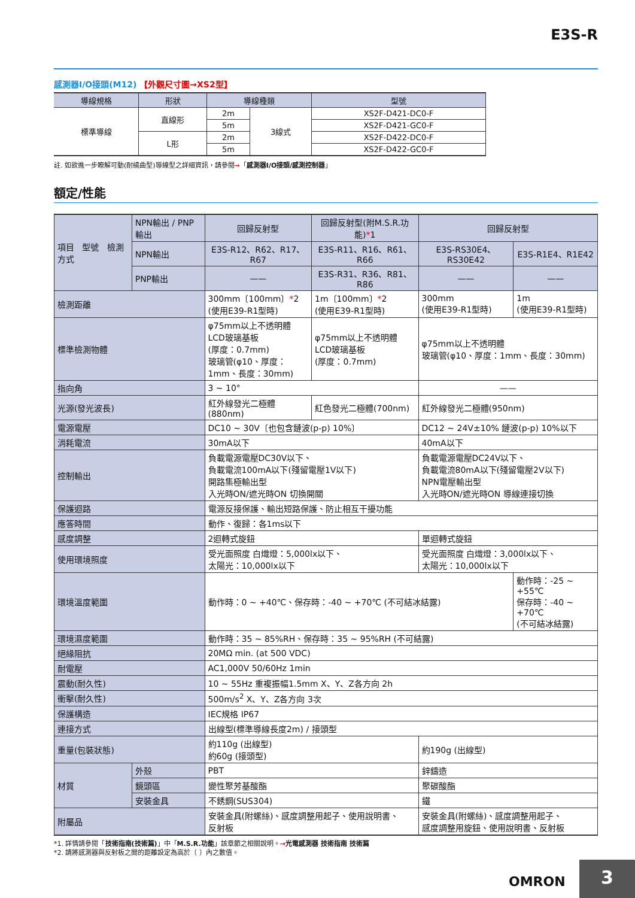E3S-R
感測器I/O接頭(M12) 【外觀尺寸圖→XS2型】
| 導線規格 | 形狀 | 導線種類 | | 型號 |
| --- | --- | --- | --- | --- |
| 標準導線 | 直線形 | 2m | 3線式 | XS2F-D421-DC0-F |
| | | 5m | | XS2F-D421-GC0-F |
| | L形 | 2m | | XS2F-D422-DC0-F |
| | | 5m | | XS2F-D422-GC0-F |
註. 如欲進一步瞭解可動(耐繞曲型)導線型之詳細資訊，請參閱→「感測器I/O接頭/感測控制器」
額定/性能
| 項目 型號 檢測方式 | | NPN輸出 / PNP輸出 | 回歸反射型 | 回歸反射型(附M.S.R.功能) * 1 | 回歸反射型 | |
| | | NPN輸出 | E3S-R12、R62、R17、R67 | E3S-R11、R16、R61、R66 | E3S-RS30E4、RS30E42 | E3S-R1E4、R1E42 |
| | | PNP輸出 | —— | E3S-R31、R36、R81、R86 | —— | —— |
| 檢測距離 | | | 300mm〔100mm〕 * 2 (使用E39-R1型時) | 1m〔100mm〕 * 2 (使用E39-R1型時) | 300mm (使用E39-R1型時) | 1m (使用E39-R1型時) |
| 標準檢測物體 | | | φ75mm以上不透明體 LCD玻璃基板 (厚度：0.7mm) 玻璃管(φ10、厚度： 1mm、長度：30mm) | φ75mm以上不透明體 LCD玻璃基板 (厚度：0.7mm) | φ75mm以上不透明體 玻璃管(φ10、厚度：1mm、長度：30mm) | |
| 指向角 | | | 3 ~ 10° | | —— | |
| 光源(發光波長) | | | 紅外線發光二極體(880nm) | 紅色發光二極體(700nm) | 紅外線發光二極體(950nm) | |
| 電源電壓 | | | DC10 ~ 30V〔也包含鏈波(p-p) 10%〕 | | DC12 ~ 24V±10% 鏈波(p-p) 10%以下 | |
| 消耗電流 | | | 30mA以下 | | 40mA以下 | |
| 控制輸出 | | | 負載電源電壓DC30V以下、 負載電流100mA以下(殘留電壓1V以下) 開路集極輸出型 入光時ON/遮光時ON 切換開關 | | 負載電源電壓DC24V以下、 負載電流80mA以下(殘留電壓2V以下) NPN電壓輸出型 入光時ON/遮光時ON 導線連接切換 | |
| 保護迴路 | | | 電源反接保護、輸出短路保護、防止相互干擾功能 | | | |
| 應答時間 | | | 動作、復歸：各1ms以下 | | | |
| 感度調整 | | | 2迴轉式旋鈕 | | 單迴轉式旋鈕 | |
| 使用環境照度 | | | 受光面照度 白熾燈：5,000lx以下、 太陽光：10,000lx以下 | | 受光面照度 白熾燈：3,000lx以下、 太陽光：10,000lx以下 | |
| 環境溫度範圍 | | | 動作時：0 ~ +40℃、保存時：-40 ~ +70℃ (不可結冰結露) | | | 動作時：-25 ~ +55℃ 保存時：-40 ~ +70℃ (不可結冰結露) |
| 環境濕度範圍 | | | 動作時：35 ~ 85%RH、保存時：35 ~ 95%RH (不可結露) | | | |
| 絕緣阻抗 | | | 20MΩ min. (at 500 VDC) | | | |
| 耐電壓 | | | AC1,000V 50/60Hz 1min | | | |
| 震動(耐久性) | | | 10 ~ 55Hz 重複振幅1.5mm X、Y、Z各方向 2h | | | |
| 衝擊(耐久性) | | | 500m/s<sup>2</sup> X、Y、Z各方向 3次 | | | |
| 保護構造 | | | IEC規格 IP67 | | | |
| 連接方式 | | | 出線型(標準導線長度2m) / 接頭型 | | | |
| 重量(包裝狀態) | | | 約110g (出線型) 約60g (接頭型) | | 約190g (出線型) | |
| 材質 | 外殼 | | PBT | | 鋅鑄造 | |
| | 鏡頭區 | | 變性聚芳基酸酯 | | 聚碳酸酯 | |
| | 安裝金具 | | 不銹鋼(SUS304) | | 鐵 | |
| 附屬品 | | | 安裝金具(附螺絲)、感度調整用起子、使用說明書、 反射板 | | 安裝金具(附螺絲)、感度調整用起子、 感度調整用旋鈕、使用說明書、反射板 | |
*1. 詳情請參閱「技術指南(技術篇)」中「M.S.R.功能」該章節之相關說明。→光電感測器 技術指南 技術篇
*2. 請將感測器與反射板之間的距離設定為高於〔 〕內之數值。
OMRON
3